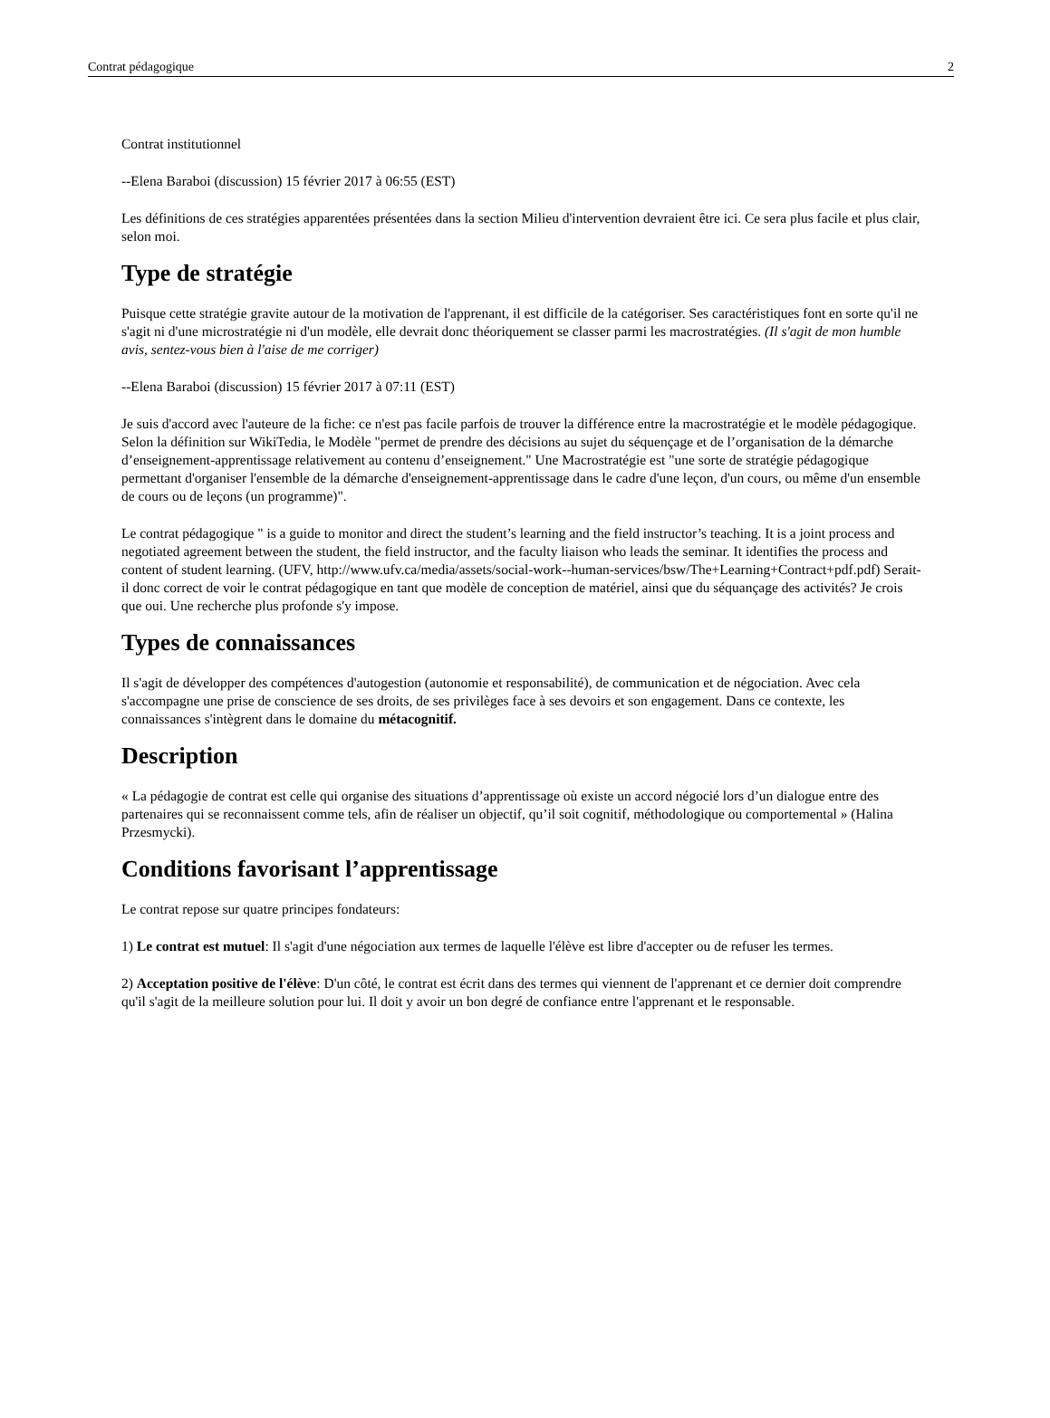Contrat pédagogique 2
Contrat institutionnel
--Elena Baraboi (discussion) 15 février 2017 à 06:55 (EST)
Les définitions de ces stratégies apparentées présentées dans la section Milieu d'intervention devraient être ici. Ce sera plus facile et plus clair, selon moi.
Type de stratégie
Puisque cette stratégie gravite autour de la motivation de l'apprenant, il est difficile de la catégoriser. Ses caractéristiques font en sorte qu'il ne s'agit ni d'une microstratégie ni d'un modèle, elle devrait donc théoriquement se classer parmi les macrostratégies. (Il s'agit de mon humble avis, sentez-vous bien à l'aise de me corriger)
--Elena Baraboi (discussion) 15 février 2017 à 07:11 (EST)
Je suis d'accord avec l'auteure de la fiche: ce n'est pas facile parfois de trouver la différence entre la macrostratégie et le modèle pédagogique. Selon la définition sur WikiTedia, le Modèle "permet de prendre des décisions au sujet du séquençage et de l’organisation de la démarche d’enseignement-apprentissage relativement au contenu d’enseignement." Une Macrostratégie est "une sorte de stratégie pédagogique permettant d'organiser l'ensemble de la démarche d'enseignement-apprentissage dans le cadre d'une leçon, d'un cours, ou même d'un ensemble de cours ou de leçons (un programme)".
Le contrat pédagogique " is a guide to monitor and direct the student’s learning and the field instructor’s teaching. It is a joint process and negotiated agreement between the student, the field instructor, and the faculty liaison who leads the seminar. It identifies the process and content of student learning. (UFV, http://www.ufv.ca/media/assets/social-work--human-services/bsw/The+Learning+Contract+pdf.pdf) Serait-il donc correct de voir le contrat pédagogique en tant que modèle de conception de matériel, ainsi que du séquançage des activités? Je crois que oui. Une recherche plus profonde s'y impose.
Types de connaissances
Il s'agit de développer des compétences d'autogestion (autonomie et responsabilité), de communication et de négociation. Avec cela s'accompagne une prise de conscience de ses droits, de ses privilèges face à ses devoirs et son engagement. Dans ce contexte, les connaissances s'intègrent dans le domaine du métacognitif.
Description
« La pédagogie de contrat est celle qui organise des situations d’apprentissage où existe un accord négocié lors d’un dialogue entre des partenaires qui se reconnaissent comme tels, afin de réaliser un objectif, qu’il soit cognitif, méthodologique ou comportemental » (Halina Przesmycki).
Conditions favorisant l’apprentissage
Le contrat repose sur quatre principes fondateurs:
1) Le contrat est mutuel: Il s'agit d'une négociation aux termes de laquelle l'élève est libre d'accepter ou de refuser les termes.
2) Acceptation positive de l'élève: D'un côté, le contrat est écrit dans des termes qui viennent de l'apprenant et ce dernier doit comprendre qu'il s'agit de la meilleure solution pour lui. Il doit y avoir un bon degré de confiance entre l'apprenant et le responsable.